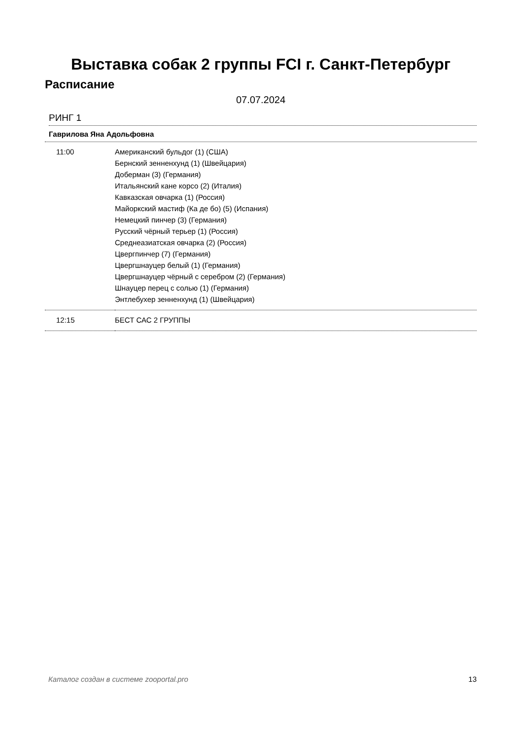Выставка собак 2 группы FCI г. Санкт-Петербург
Расписание
07.07.2024
РИНГ 1
Гаврилова Яна Адольфовна
| 11:00 | Американский бульдог (1) (США) Бернский зенненхунд (1) (Швейцария) Доберман (3) (Германия) Итальянский кане корсо (2) (Италия) Кавказская овчарка (1) (Россия) Майоркский мастиф (Ка де бо) (5) (Испания) Немецкий пинчер (3) (Германия) Русский чёрный терьер (1) (Россия) Среднеазиатская овчарка (2) (Россия) Цвергпинчер (7) (Германия) Цвергшнауцер белый (1) (Германия) Цвергшнауцер чёрный с серебром (2) (Германия) Шнауцер перец с солью (1) (Германия) Энтлебухер зенненхунд (1) (Швейцария) |
| 12:15 | БЕСТ САС 2 ГРУППЫ |
Каталог создан в системе zooportal.pro 13